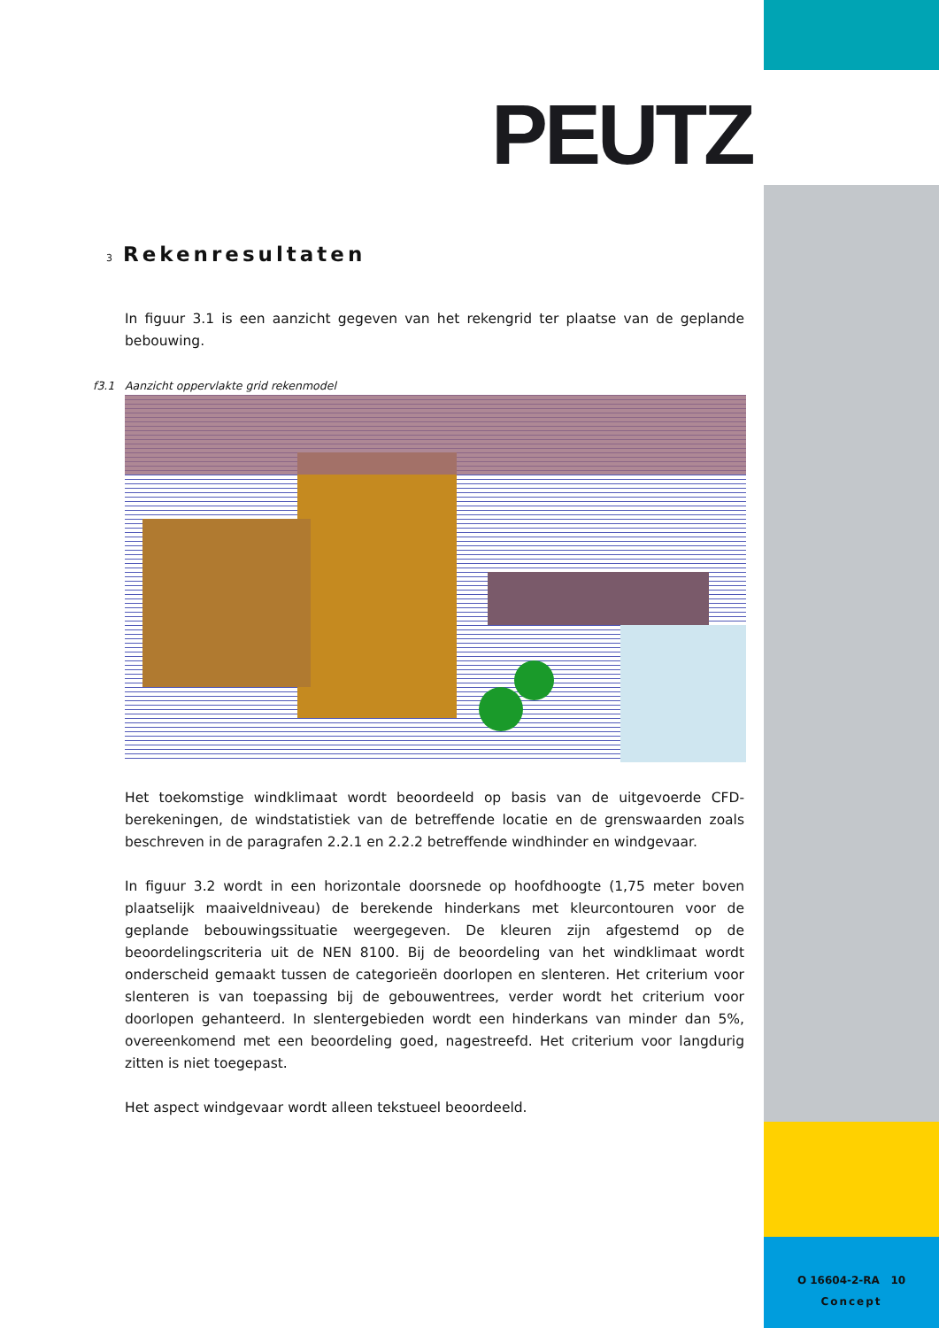O 16604-2-RA 10
Concept
PEUTZ
3 Rekenresultaten
In figuur 3.1 is een aanzicht gegeven van het rekengrid ter plaatse van de geplande bebouwing.
f3.1 Aanzicht oppervlakte grid rekenmodel
Het toekomstige windklimaat wordt beoordeeld op basis van de uitgevoerde CFD-berekeningen, de windstatistiek van de betreffende locatie en de grenswaarden zoals beschreven in de paragrafen 2.2.1 en 2.2.2 betreffende windhinder en windgevaar.
In figuur 3.2 wordt in een horizontale doorsnede op hoofdhoogte (1,75 meter boven plaatselijk maaiveldniveau) de berekende hinderkans met kleurcontouren voor de geplande bebouwingssituatie weergegeven. De kleuren zijn afgestemd op de beoordelingscriteria uit de NEN 8100. Bij de beoordeling van het windklimaat wordt onderscheid gemaakt tussen de categorieën doorlopen en slenteren. Het criterium voor slenteren is van toepassing bij de gebouwentrees, verder wordt het criterium voor doorlopen gehanteerd. In slentergebieden wordt een hinderkans van minder dan 5%, overeenkomend met een beoordeling goed, nagestreefd. Het criterium voor langdurig zitten is niet toegepast.
Het aspect windgevaar wordt alleen tekstueel beoordeeld.